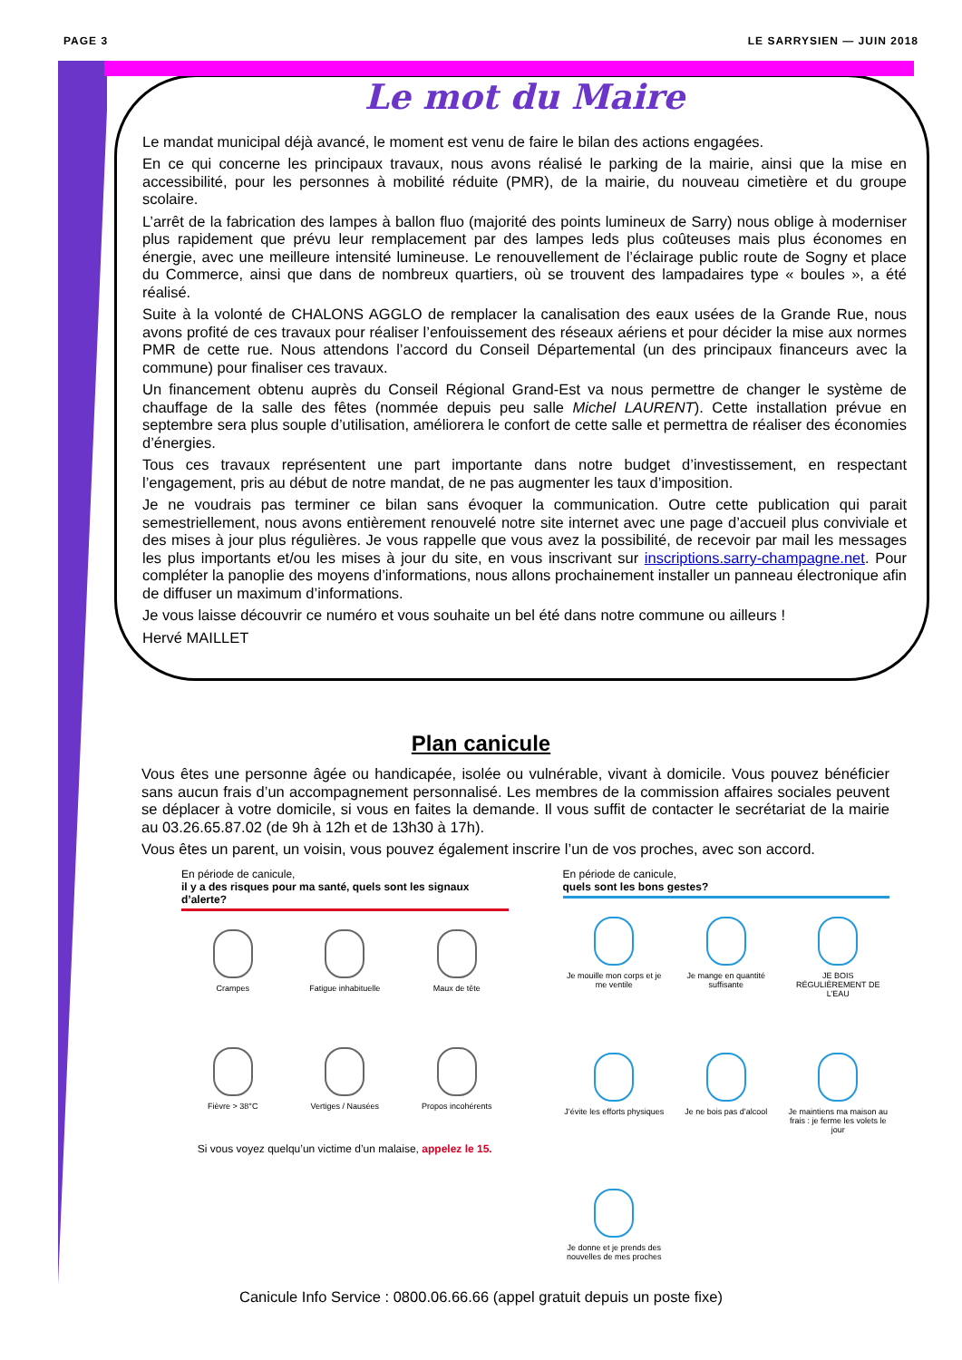PAGE 3 LE SARRYSIEN — JUIN 2018
Le mot du Maire
Le mandat municipal déjà avancé, le moment est venu de faire le bilan des actions engagées.
En ce qui concerne les principaux travaux, nous avons réalisé le parking de la mairie, ainsi que la mise en accessibilité, pour les personnes à mobilité réduite (PMR), de la mairie, du nouveau cimetière et du groupe scolaire.
L’arrêt de la fabrication des lampes à ballon fluo (majorité des points lumineux de Sarry) nous oblige à moderniser plus rapidement que prévu leur remplacement par des lampes leds plus coûteuses mais plus économes en énergie, avec une meilleure intensité lumineuse. Le renouvellement de l’éclairage public route de Sogny et place du Commerce, ainsi que dans de nombreux quartiers, où se trouvent des lampadaires type « boules », a été réalisé.
Suite à la volonté de CHALONS AGGLO de remplacer la canalisation des eaux usées de la Grande Rue, nous avons profité de ces travaux pour réaliser l’enfouissement des réseaux aériens et pour décider la mise aux normes PMR de cette rue. Nous attendons l’accord du Conseil Départemental (un des principaux financeurs avec la commune) pour finaliser ces travaux.
Un financement obtenu auprès du Conseil Régional Grand-Est va nous permettre de changer le système de chauffage de la salle des fêtes (nommée depuis peu salle Michel LAURENT). Cette installation prévue en septembre sera plus souple d’utilisation, améliorera le confort de cette salle et permettra de réaliser des économies d’énergies.
Tous ces travaux représentent une part importante dans notre budget d’investissement, en respectant l’engagement, pris au début de notre mandat, de ne pas augmenter les taux d’imposition.
Je ne voudrais pas terminer ce bilan sans évoquer la communication. Outre cette publication qui parait semestriellement, nous avons entièrement renouvelé notre site internet avec une page d’accueil plus conviviale et des mises à jour plus régulières. Je vous rappelle que vous avez la possibilité, de recevoir par mail les messages les plus importants et/ou les mises à jour du site, en vous inscrivant sur inscriptions.sarry-champagne.net. Pour compléter la panoplie des moyens d’informations, nous allons prochainement installer un panneau électronique afin de diffuser un maximum d’informations.
Je vous laisse découvrir ce numéro et vous souhaite un bel été dans notre commune ou ailleurs !
Hervé MAILLET
Plan canicule
Vous êtes une personne âgée ou handicapée, isolée ou vulnérable, vivant à domicile. Vous pouvez bénéficier sans aucun frais d’un accompagnement personnalisé. Les membres de la commission affaires sociales peuvent se déplacer à votre domicile, si vous en faites la demande. Il vous suffit de contacter le secrétariat de la mairie au 03.26.65.87.02 (de 9h à 12h et de 13h30 à 17h).
Vous êtes un parent, un voisin, vous pouvez également inscrire l’un de vos proches, avec son accord.
En période de canicule,
il y a des risques pour ma santé, quels sont les signaux d’alerte?
Crampes
Fatigue inhabituelle
Maux de tête
Fièvre > 38°C
Vertiges / Nausées
Propos incohérents
Si vous voyez quelqu’un victime d’un malaise, appelez le 15.
En période de canicule,
quels sont les bons gestes?
Je mouille mon corps et je me ventile
Je mange en quantité suffisante
JE BOIS RÉGULIÈREMENT DE L’EAU
J’évite les efforts physiques
Je ne bois pas d’alcool
Je maintiens ma maison au frais : je ferme les volets le jour
Je donne et je prends des nouvelles de mes proches
Canicule Info Service : 0800.06.66.66 (appel gratuit depuis un poste fixe)